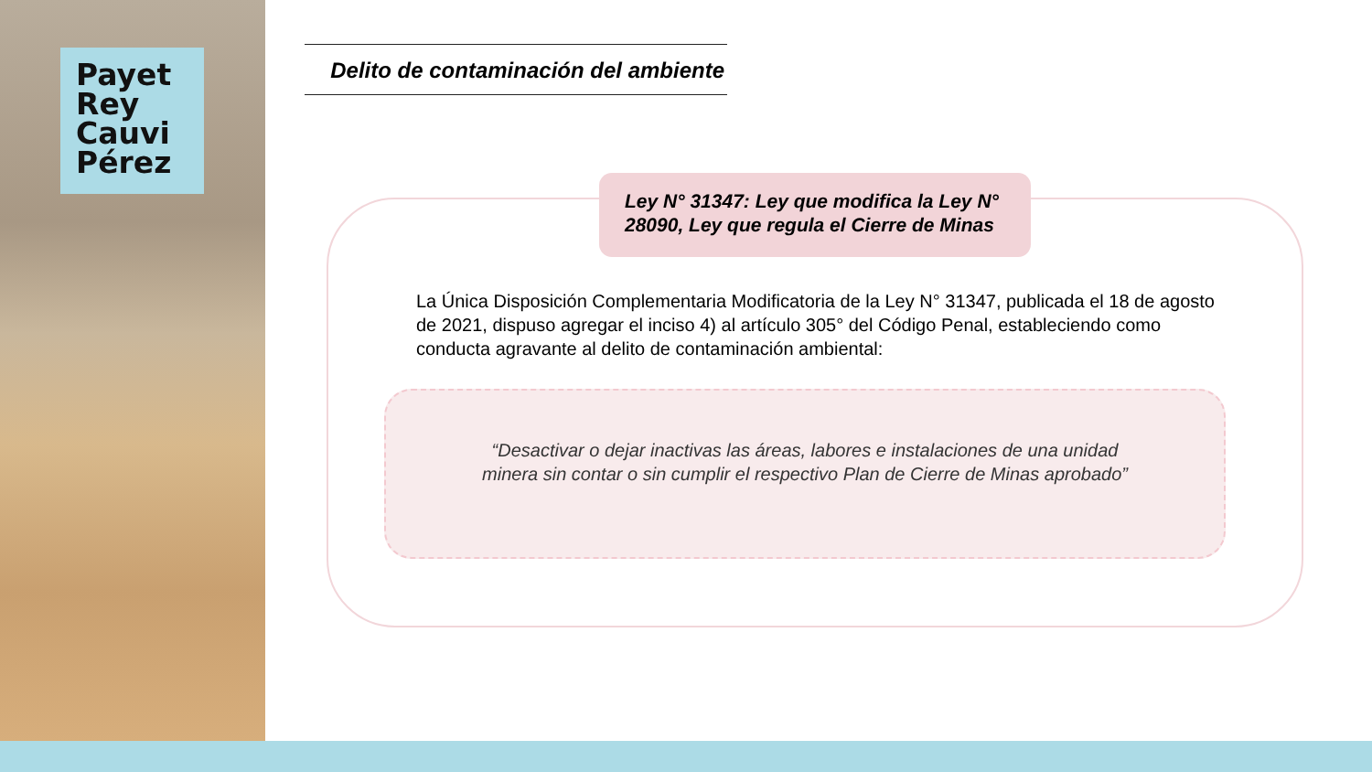Payet
Rey
Cauvi
Pérez
Delito de contaminación del ambiente
Ley N° 31347: Ley que modifica la Ley N° 28090, Ley que regula el Cierre de Minas
La Única Disposición Complementaria Modificatoria de la Ley N° 31347, publicada el 18 de agosto de 2021, dispuso agregar el inciso 4) al artículo 305° del Código Penal, estableciendo como conducta agravante al delito de contaminación ambiental:
“Desactivar o dejar inactivas las áreas, labores e instalaciones de una unidad minera sin contar o sin cumplir el respectivo Plan de Cierre de Minas aprobado”